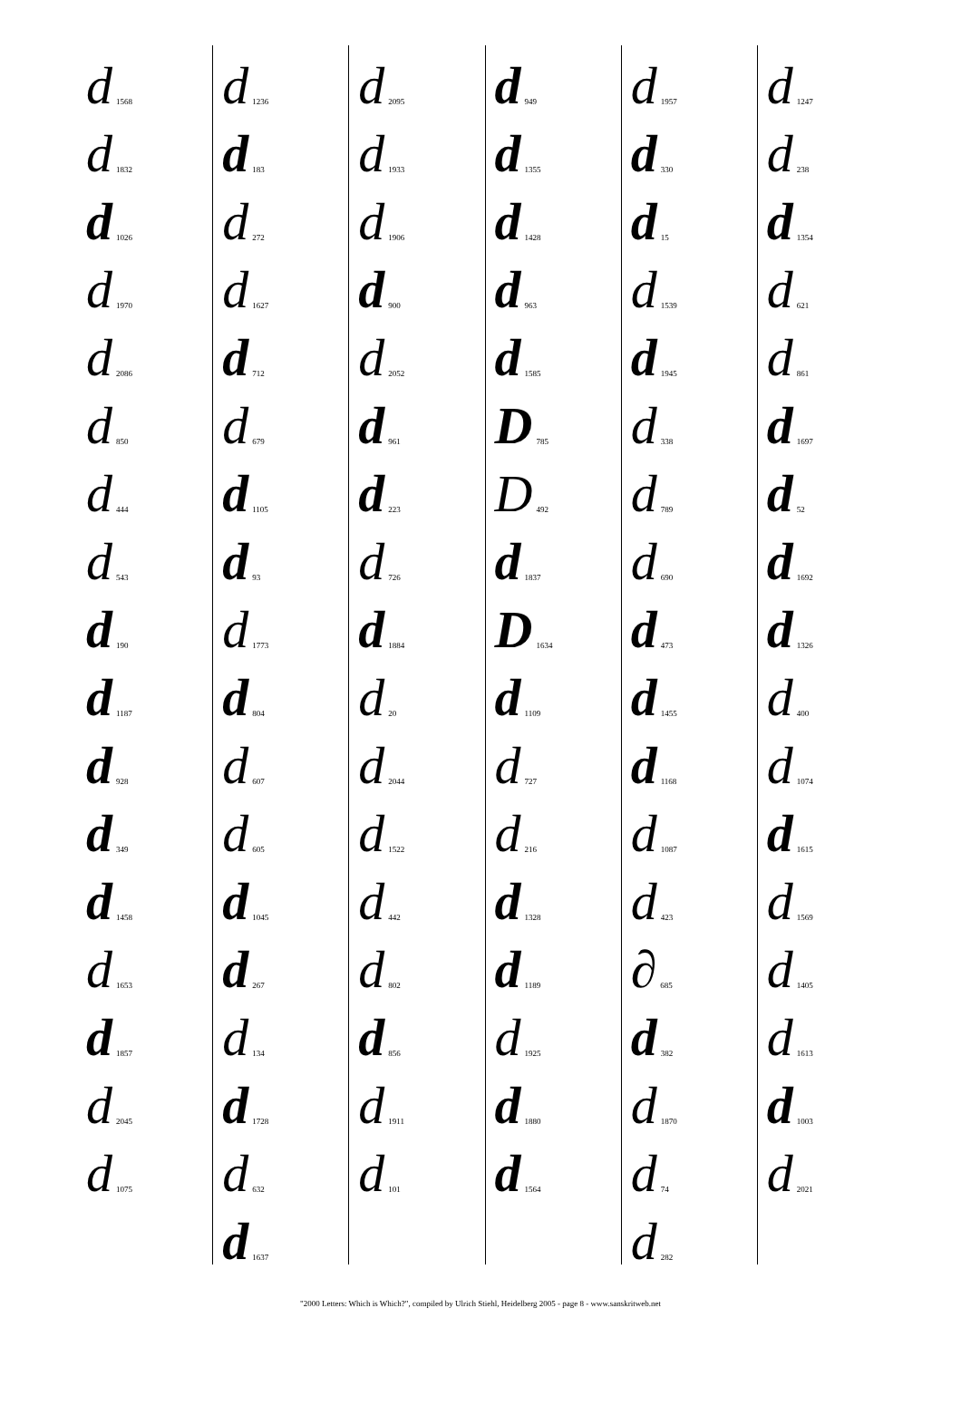d 1568
d 1832
d 1026
d 1970
d 2086
d 850
d 444
d 543
d 190
d 1187
d 928
d 349
d 1458
d 1653
d 1857
d 2045
d 1075
d 1236
d 183
d 272
d 1627
d 712
d 679
d 1105
d 93
d 1773
d 804
d 607
d 605
d 1045
d 267
d 134
d 1728
d 632
d 1637
d 2095
d 1933
d 1906
d 900
d 2052
d 961
d 223
d 726
d 1884
d 20
d 2044
d 1522
d 442
d 802
d 856
d 1911
d 101
d 949
d 1355
d 1428
d 963
d 1585
D 785
D 492
d 1837
D 1634
d 1109
d 727
d 216
d 1328
d 1189
d 1925
d 1880
d 1564
d 1957
d 330
d 15
d 1539
d 1945
d 338
d 789
d 690
d 473
d 1455
d 1168
d 1087
d 423
∂ 685
d 382
d 1870
d 74
d 282
d 1247
d 238
d 1354
d 621
d 861
d 1697
d 52
d 1692
d 1326
d 400
d 1074
d 1615
d 1569
d 1405
d 1613
d 1003
d 2021
"2000 Letters: Which is Which?", compiled by Ulrich Stiehl, Heidelberg 2005 - page 8 - www.sanskritweb.net